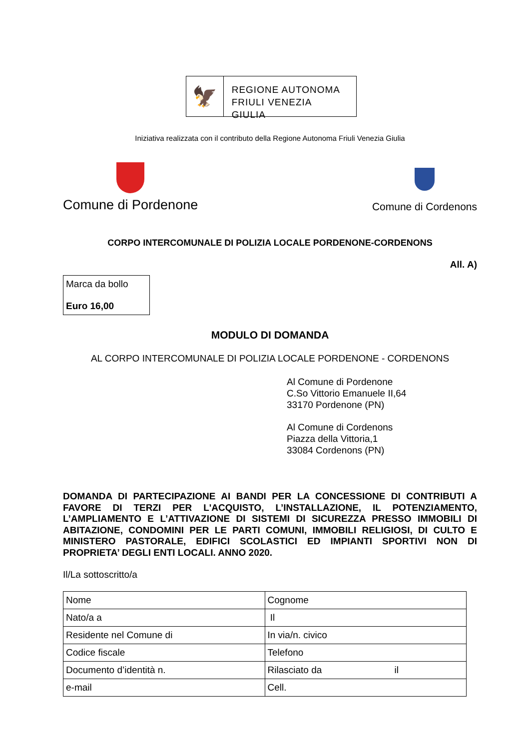🦅
REGIONE AUTONOMA
FRIULI VENEZIA GIULIA
Iniziativa realizzata con il contributo della Regione Autonoma Friuli Venezia Giulia
Comune di Pordenone
Comune di Cordenons
CORPO INTERCOMUNALE DI POLIZIA LOCALE PORDENONE-CORDENONS
All. A)
Marca da bollo
Euro 16,00
MODULO DI DOMANDA
AL CORPO INTERCOMUNALE DI POLIZIA LOCALE PORDENONE - CORDENONS
Al Comune di Pordenone
C.So Vittorio Emanuele II,64
33170 Pordenone (PN)
Al Comune di Cordenons
Piazza della Vittoria,1
33084 Cordenons (PN)
DOMANDA DI PARTECIPAZIONE AI BANDI PER LA CONCESSIONE DI CONTRIBUTI A FAVORE DI TERZI PER L'ACQUISTO, L’INSTALLAZIONE, IL POTENZIAMENTO, L’AMPLIAMENTO E L’ATTIVAZIONE DI SISTEMI DI SICUREZZA PRESSO IMMOBILI DI ABITAZIONE, CONDOMINI PER LE PARTI COMUNI, IMMOBILI RELIGIOSI, DI CULTO E MINISTERO PASTORALE, EDIFICI SCOLASTICI ED IMPIANTI SPORTIVI NON DI PROPRIETA’ DEGLI ENTI LOCALI. ANNO 2020.
Il/La sottoscritto/a
| Nome | Cognome |
| Nato/a a | Il |
| Residente nel Comune di | In via/n. civico |
| Codice fiscale | Telefono |
| Documento d’identità n. | Rilasciato da il |
| e-mail | Cell. |